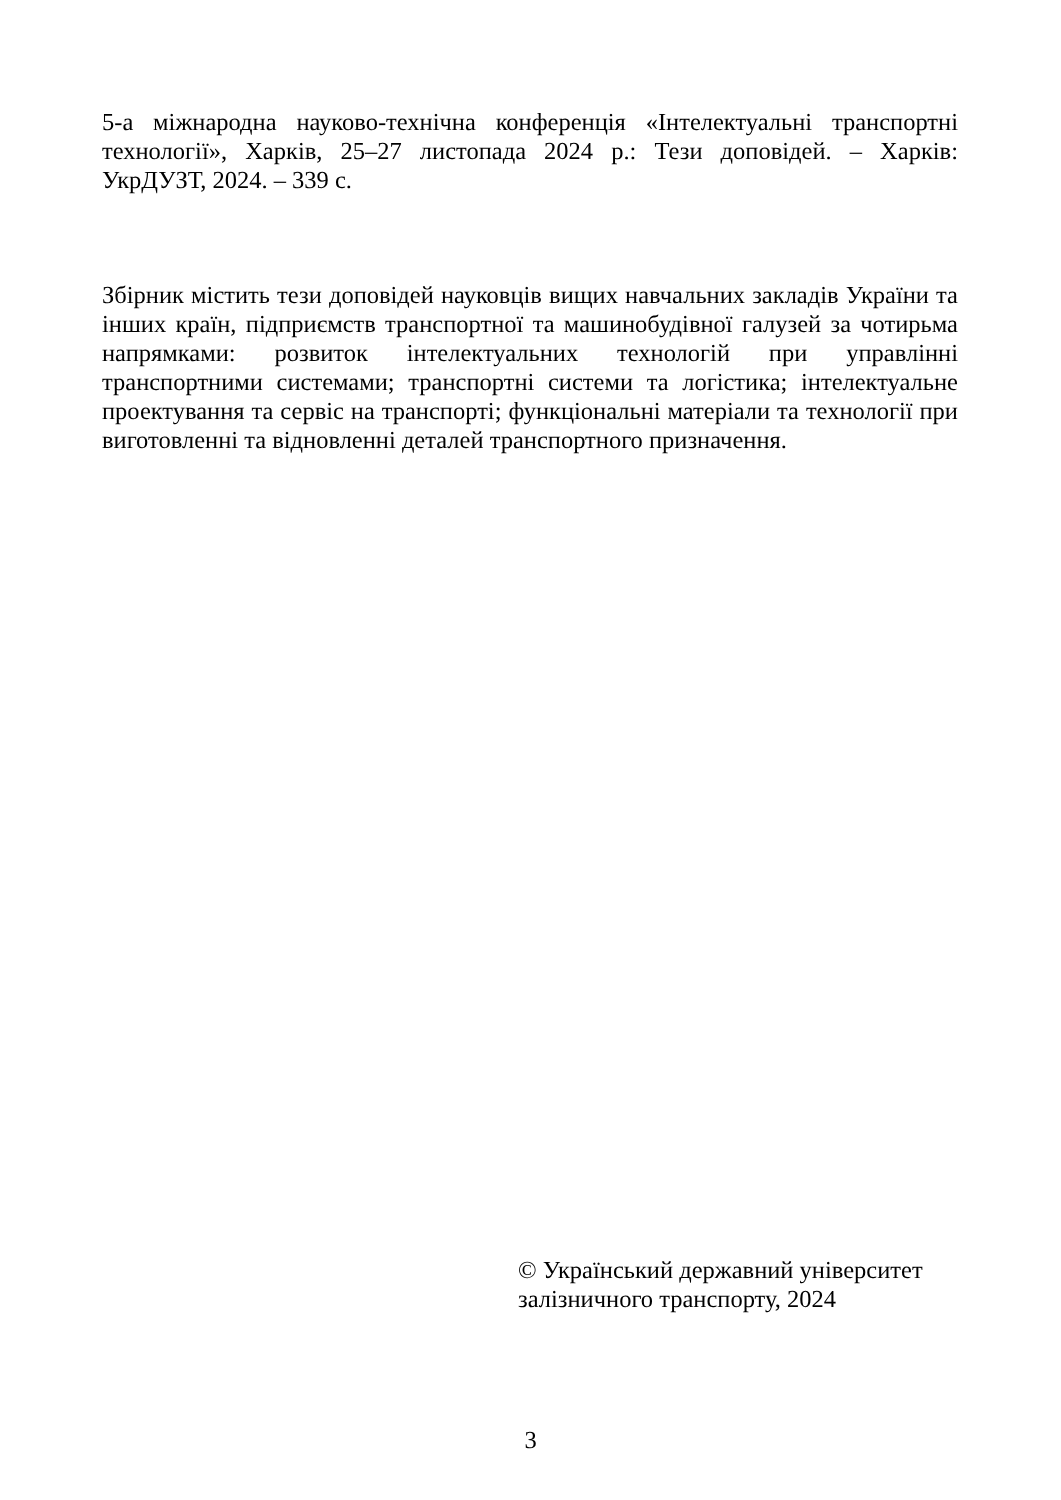5-а міжнародна науково-технічна конференція «Інтелектуальні транспортні технології», Харків, 25–27 листопада 2024 р.: Тези доповідей. – Харків: УкрДУЗТ, 2024. – 339 с.
Збірник містить тези доповідей науковців вищих навчальних закладів України та інших країн, підприємств транспортної та машинобудівної галузей за чотирьма напрямками: розвиток інтелектуальних технологій при управлінні транспортними системами; транспортні системи та логістика; інтелектуальне проектування та сервіс на транспорті; функціональні матеріали та технології при виготовленні та відновленні деталей транспортного призначення.
© Український державний університет залізничного транспорту, 2024
3